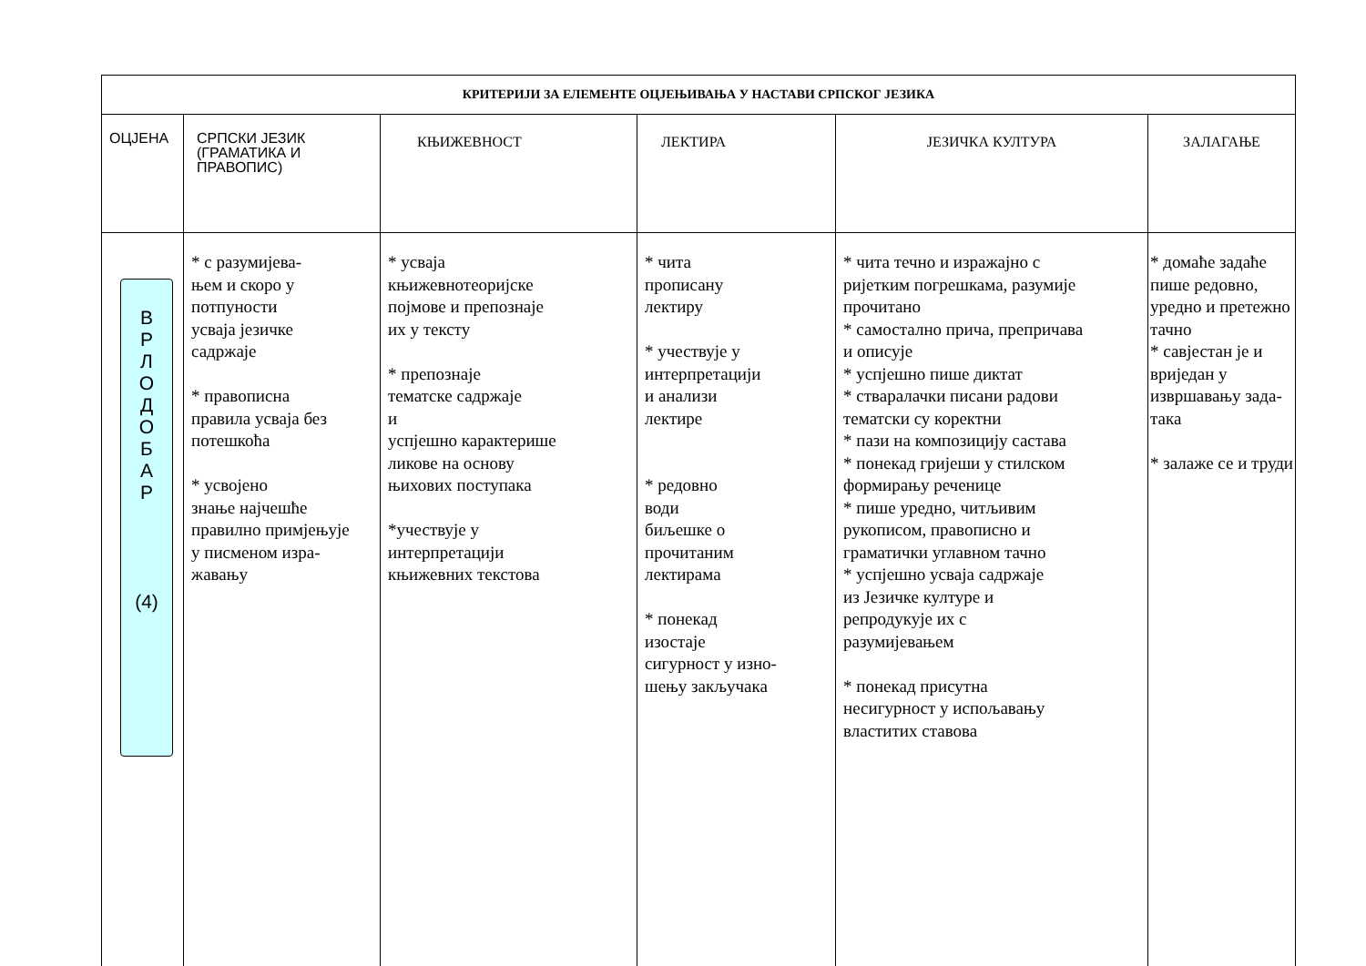| КРИТЕРИЈИ ЗА ЕЛЕМЕНТЕ ОЦЈЕЊИВАЊА У НАСТАВИ СРПСКОГ ЈЕЗИКА | | | | | |
| --- | --- | --- | --- | --- | --- |
| ОЦЈЕНА | СРПСКИ ЈЕЗИК (ГРАМАТИКА И ПРАВОПИС) | КЊИЖЕВНОСТ | ЛЕКТИРА | ЈЕЗИЧКА КУЛТУРА | ЗАЛАГАЊЕ |
| В Р Л О Д О Б А Р (4) | * с разумијева- њем и скоро у потпуности усваја језичке садржаје * правописна правила усваја без потешкоћа * усвојено знање најчешће правилно примјењује у писменом изра- жавању | * усваја књижевнотеоријске појмове и препознаје их у тексту * препознаје тематске садржаје и успјешно карактерише ликове на основу њихових поступака *учествује у интерпретацији књижевних текстова | * чита прописану лектиру * учествује у интерпретацији и анализи лектире * редовно води биљешке о прочитаним лектирама * понекад изостаје сигурност у изно- шењу закључака | * чита течно и изражајно с ријетким погрешкама, разумије прочитано * самостално прича, препричава и описује * успјешно пише диктат * стваралачки писани радови тематски су коректни * пази на композицију састава * понекад гријеши у стилском формирању реченице * пише уредно, читљивим рукописом, правописно и граматички углавном тачно * успјешно усваја садржаје из Језичке културе и репродукује их с разумијевањем * понекад присутна несигурност у испољавању властитих ставова | * домаће задаће пише редовно, уредно и претежно тачно * савјестан је и вриједан у извршавању зада- така * залаже се и труди |